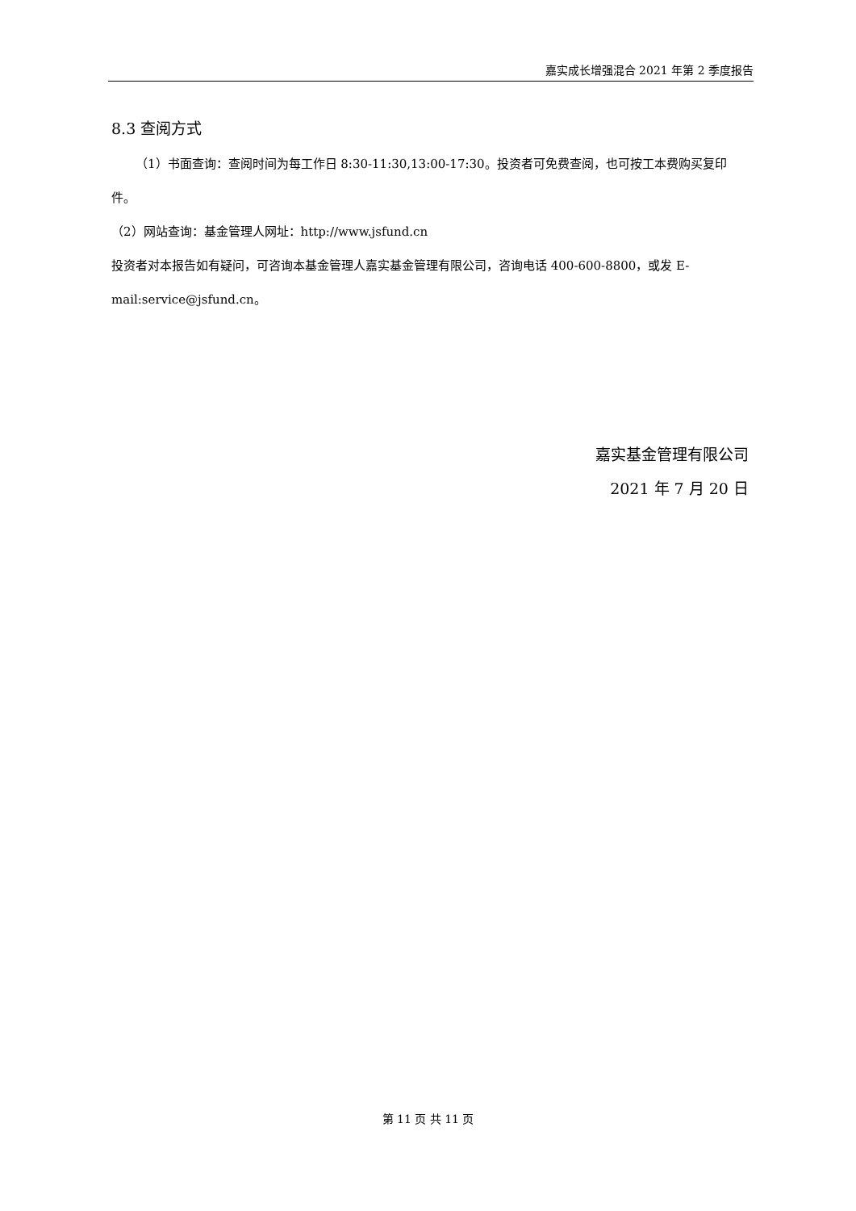嘉实成长增强混合 2021 年第 2 季度报告
8.3 查阅方式
（1）书面查询：查阅时间为每工作日 8:30-11:30,13:00-17:30。投资者可免费查阅，也可按工本费购买复印件。
（2）网站查询：基金管理人网址：http://www.jsfund.cn
投资者对本报告如有疑问，可咨询本基金管理人嘉实基金管理有限公司，咨询电话 400-600-8800，或发 E-mail:service@jsfund.cn。
嘉实基金管理有限公司
2021 年 7 月 20 日
第 11 页 共 11 页